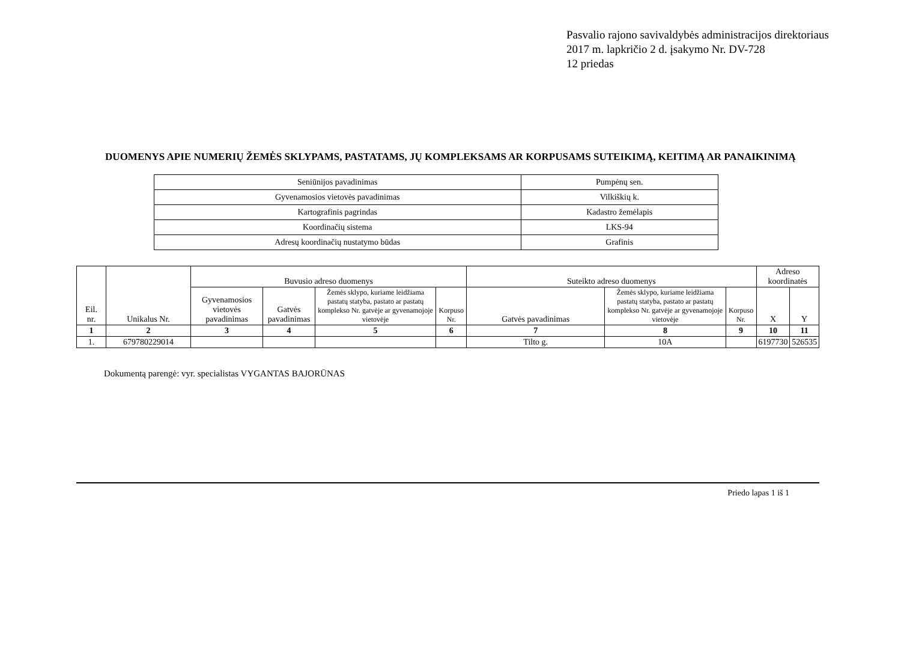Pasvalio rajono savivaldybės administracijos direktoriaus
2017 m. lapkričio 2 d. įsakymo Nr. DV-728
12 priedas
DUOMENYS APIE NUMERIŲ ŽEMĖS SKLYPAMS, PASTATAMS, JŲ KOMPLEKSAMS AR KORPUSAMS SUTEIKIMĄ, KEITIMĄ AR PANAIKINIMĄ
| Seniūnijos pavadinimas | Pumpėnų sen. |
| Gyvenamosios vietovės pavadinimas | Vilkiškių k. |
| Kartografinis pagrindas | Kadastro žemėlapis |
| Koordinačių sistema | LKS-94 |
| Adresų koordinačių nustatymo būdas | Grafinis |
| Eil. nr. | Unikalus Nr. | Buvusio adreso duomenys | | | | Suteikto adreso duomenys | | | Adreso koordinatės | |
| --- | --- | --- | --- | --- | --- | --- | --- | --- | --- | --- |
| | | Gyvenamosios vietovės pavadinimas | Gatvės pavadinimas | Žemės sklypo, kuriame leidžiama pastatų statyba, pastato ar pastatų komplekso Nr. gatvėje ar gyvenamojoje vietovėje | Korpuso Nr. | Gatvės pavadinimas | Žemės sklypo, kuriame leidžiama pastatų statyba, pastato ar pastatų komplekso Nr. gatvėje ar gyvenamojoje vietovėje | Korpuso Nr. | X | Y |
| 1 | 2 | 3 | 4 | 5 | 6 | 7 | 8 | 9 | 10 | 11 |
| 1. | 679780229014 | | | | | Tilto g. | 10A | | 6197730 | 526535 |
Dokumentą parengė: vyr. specialistas VYGANTAS BAJORŪNAS
Priedo lapas 1 iš 1